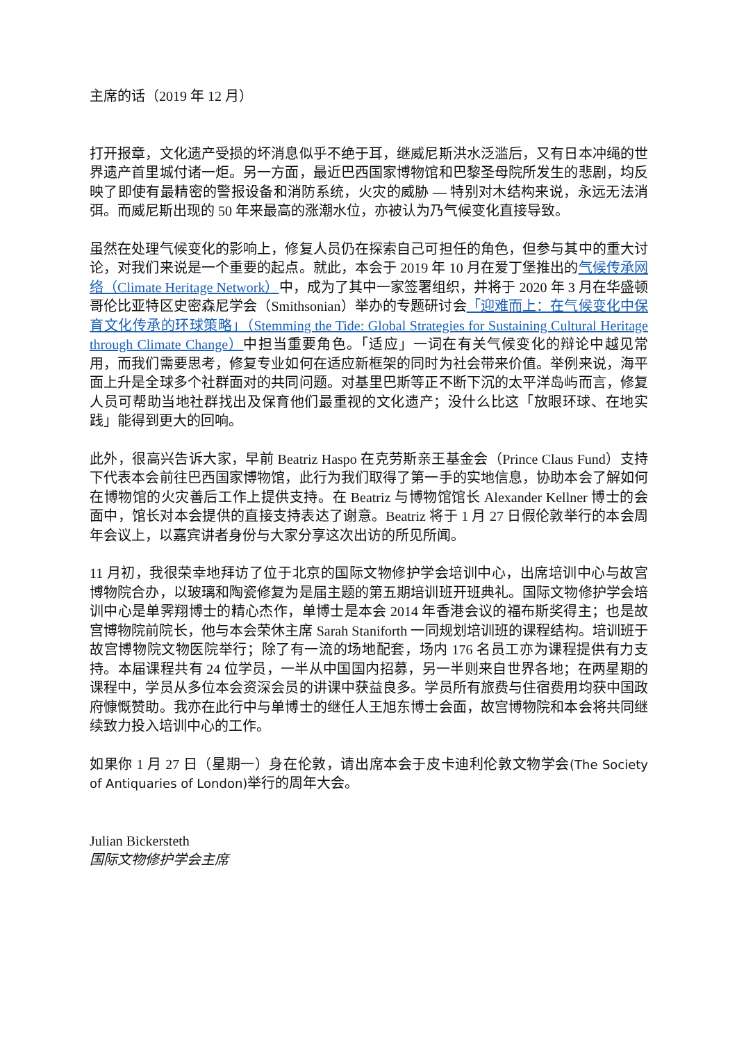主席的话（2019 年 12 月）
打开报章，文化遗产受损的坏消息似乎不绝于耳，继威尼斯洪水泛滥后，又有日本冲绳的世界遗产首里城付诸一炬。另一方面，最近巴西国家博物馆和巴黎圣母院所发生的悲剧，均反映了即使有最精密的警报设备和消防系统，火灾的威胁 — 特别对木结构来说，永远无法消弭。而威尼斯出现的 50 年来最高的涨潮水位，亦被认为乃气候变化直接导致。
虽然在处理气候变化的影响上，修复人员仍在探索自己可担任的角色，但参与其中的重大讨论，对我们来说是一个重要的起点。就此，本会于 2019 年 10 月在爱丁堡推出的气候传承网络（Climate Heritage Network）中，成为了其中一家签署组织，并将于 2020 年 3 月在华盛顿哥伦比亚特区史密森尼学会（Smithsonian）举办的专题研讨会「迎难而上：在气候变化中保育文化传承的环球策略」（Stemming the Tide: Global Strategies for Sustaining Cultural Heritage through Climate Change）中担当重要角色。「适应」一词在有关气候变化的辩论中越见常用，而我们需要思考，修复专业如何在适应新框架的同时为社会带来价值。举例来说，海平面上升是全球多个社群面对的共同问题。对基里巴斯等正不断下沉的太平洋岛屿而言，修复人员可帮助当地社群找出及保育他们最重视的文化遗产；没什么比这「放眼环球、在地实践」能得到更大的回响。
此外，很高兴告诉大家，早前 Beatriz Haspo 在克劳斯亲王基金会（Prince Claus Fund）支持下代表本会前往巴西国家博物馆，此行为我们取得了第一手的实地信息，协助本会了解如何在博物馆的火灾善后工作上提供支持。在 Beatriz 与博物馆馆长 Alexander Kellner 博士的会面中，馆长对本会提供的直接支持表达了谢意。Beatriz 将于 1 月 27 日假伦敦举行的本会周年会议上，以嘉宾讲者身份与大家分享这次出访的所见所闻。
11 月初，我很荣幸地拜访了位于北京的国际文物修护学会培训中心，出席培训中心与故宫博物院合办，以玻璃和陶瓷修复为是届主题的第五期培训班开班典礼。国际文物修护学会培训中心是单霁翔博士的精心杰作，单博士是本会 2014 年香港会议的福布斯奖得主；也是故宫博物院前院长，他与本会荣休主席 Sarah Staniforth 一同规划培训班的课程结构。培训班于故宫博物院文物医院举行；除了有一流的场地配套，场内 176 名员工亦为课程提供有力支持。本届课程共有 24 位学员，一半从中国国内招募，另一半则来自世界各地；在两星期的课程中，学员从多位本会资深会员的讲课中获益良多。学员所有旅费与住宿费用均获中国政府慷慨赞助。我亦在此行中与单博士的继任人王旭东博士会面，故宫博物院和本会将共同继续致力投入培训中心的工作。
如果你 1 月 27 日（星期一）身在伦敦，请出席本会于皮卡迪利伦敦文物学会(The Society of Antiquaries of London) 举行的周年大会。
Julian Bickersteth
国际文物修护学会主席